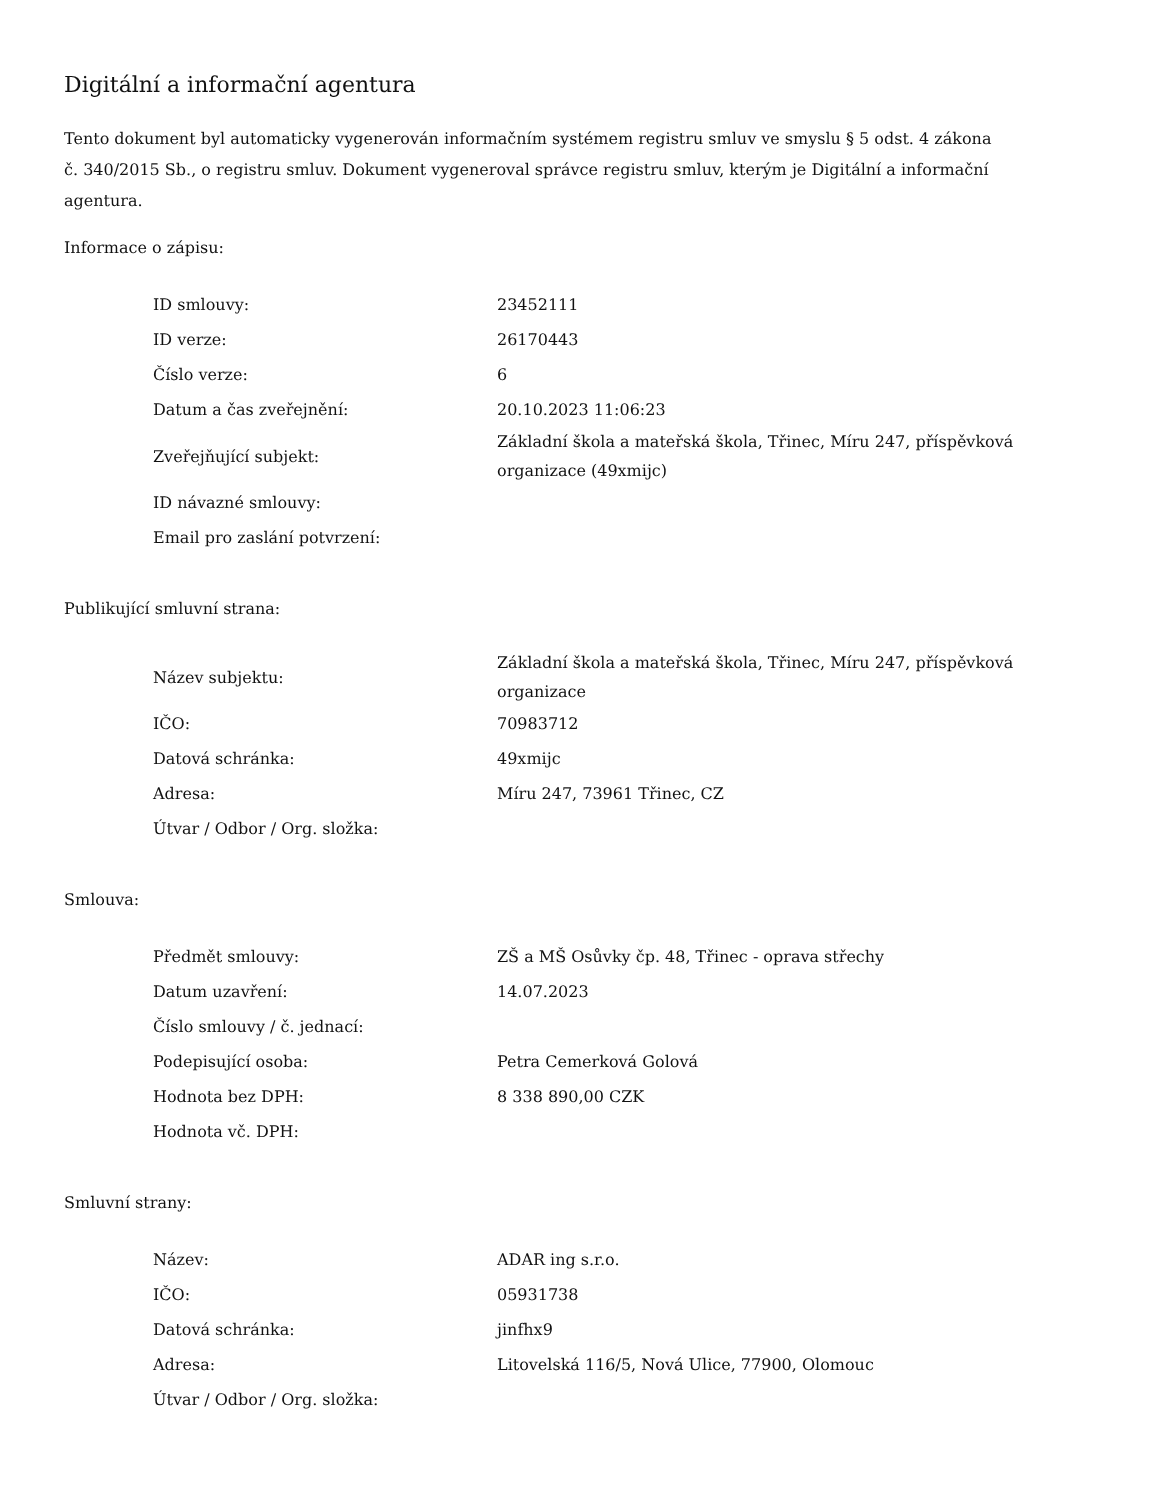Digitální a informační agentura
Tento dokument byl automaticky vygenerován informačním systémem registru smluv ve smyslu § 5 odst. 4 zákona
č. 340/2015 Sb., o registru smluv. Dokument vygeneroval správce registru smluv, kterým je Digitální a informační agentura.
Informace o zápisu:
| ID smlouvy: | 23452111 |
| ID verze: | 26170443 |
| Číslo verze: | 6 |
| Datum a čas zveřejnění: | 20.10.2023 11:06:23 |
| Zveřejňující subjekt: | Základní škola a mateřská škola, Třinec, Míru 247, příspěvková organizace (49xmijc) |
| ID návazné smlouvy: | |
| Email pro zaslání potvrzení: | |
Publikující smluvní strana:
| Název subjektu: | Základní škola a mateřská škola, Třinec, Míru 247, příspěvková organizace |
| IČO: | 70983712 |
| Datová schránka: | 49xmijc |
| Adresa: | Míru 247, 73961 Třinec, CZ |
| Útvar / Odbor / Org. složka: | |
Smlouva:
| Předmět smlouvy: | ZŠ a MŠ Osůvky čp. 48, Třinec - oprava střechy |
| Datum uzavření: | 14.07.2023 |
| Číslo smlouvy / č. jednací: | |
| Podepisující osoba: | Petra Cemerková Golová |
| Hodnota bez DPH: | 8 338 890,00 CZK |
| Hodnota vč. DPH: | |
Smluvní strany:
| Název: | ADAR ing s.r.o. |
| IČO: | 05931738 |
| Datová schránka: | jinfhx9 |
| Adresa: | Litovelská 116/5, Nová Ulice, 77900, Olomouc |
| Útvar / Odbor / Org. složka: | |